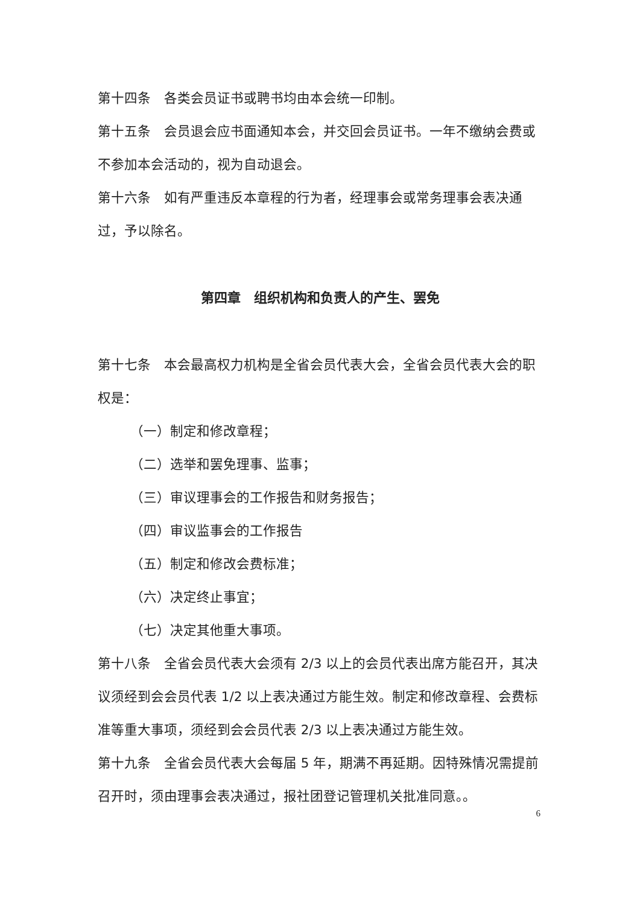第十四条　各类会员证书或聘书均由本会统一印制。
第十五条　会员退会应书面通知本会，并交回会员证书。一年不缴纳会费或不参加本会活动的，视为自动退会。
第十六条　如有严重违反本章程的行为者，经理事会或常务理事会表决通过，予以除名。
第四章　组织机构和负责人的产生、罢免
第十七条　本会最高权力机构是全省会员代表大会，全省会员代表大会的职权是：
（一）制定和修改章程；
（二）选举和罢免理事、监事；
（三）审议理事会的工作报告和财务报告；
（四）审议监事会的工作报告
（五）制定和修改会费标准；
（六）决定终止事宜；
（七）决定其他重大事项。
第十八条　全省会员代表大会须有 2/3 以上的会员代表出席方能召开，其决议须经到会会员代表 1/2 以上表决通过方能生效。制定和修改章程、会费标准等重大事项，须经到会会员代表 2/3 以上表决通过方能生效。
第十九条　全省会员代表大会每届 5 年，期满不再延期。因特殊情况需提前召开时，须由理事会表决通过，报社团登记管理机关批准同意。。
6